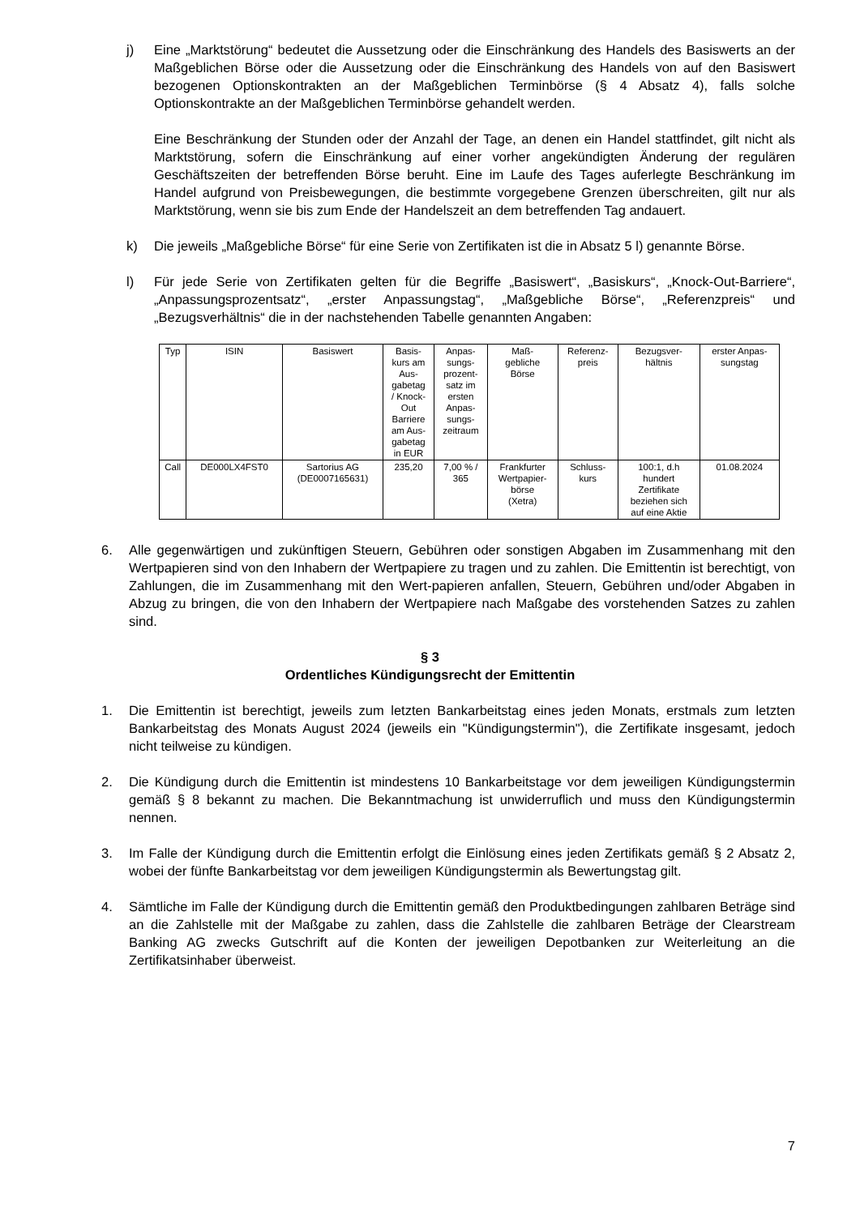j) Eine „Marktstörung“ bedeutet die Aussetzung oder die Einschränkung des Handels des Basiswerts an der Maßgeblichen Börse oder die Aussetzung oder die Einschränkung des Handels von auf den Basiswert bezogenen Optionskontrakten an der Maßgeblichen Terminbörse (§ 4 Absatz 4), falls solche Optionskontrakte an der Maßgeblichen Terminbörse gehandelt werden.
Eine Beschränkung der Stunden oder der Anzahl der Tage, an denen ein Handel stattfindet, gilt nicht als Marktstörung, sofern die Einschränkung auf einer vorher angekündigten Änderung der regulären Geschäftszeiten der betreffenden Börse beruht. Eine im Laufe des Tages auferlegte Beschränkung im Handel aufgrund von Preisbewegungen, die bestimmte vorgegebene Grenzen überschreiten, gilt nur als Marktstörung, wenn sie bis zum Ende der Handelszeit an dem betreffenden Tag andauert.
k) Die jeweils „Maßgebliche Börse“ für eine Serie von Zertifikaten ist die in Absatz 5 l) genannte Börse.
l) Für jede Serie von Zertifikaten gelten für die Begriffe „Basiswert“, „Basiskurs“, „Knock-Out-Barriere“, „Anpassungsprozentsatz“, „erster Anpassungstag“, „Maßgebliche Börse“, „Referenzpreis“ und „Bezugsverhältnis“ die in der nachstehenden Tabelle genannten Angaben:
| Typ | ISIN | Basiswert | Basis- kurs am Aus- gabetag / Knock- Out Barriere am Aus- gabetag in EUR | Anpas- sungs- prozent- satz im ersten Anpas- sungs- zeitraum | Maß- gebliche Börse | Referenz- preis | Bezugsver- hältnis | erster Anpas- sungstag |
| --- | --- | --- | --- | --- | --- | --- | --- | --- |
| Call | DE000LX4FST0 | Sartorius AG (DE0007165631) | 235,20 | 7,00 % / 365 | Frankfurter Wertpapier- börse (Xetra) | Schluss- kurs | 100:1, d.h hundert Zertifikate beziehen sich auf eine Aktie | 01.08.2024 |
6. Alle gegenwärtigen und zukünftigen Steuern, Gebühren oder sonstigen Abgaben im Zusammenhang mit den Wertpapieren sind von den Inhabern der Wertpapiere zu tragen und zu zahlen. Die Emittentin ist berechtigt, von Zahlungen, die im Zusammenhang mit den Wert-papieren anfallen, Steuern, Gebühren und/oder Abgaben in Abzug zu bringen, die von den Inhabern der Wertpapiere nach Maßgabe des vorstehenden Satzes zu zahlen sind.
§ 3
Ordentliches Kündigungsrecht der Emittentin
1. Die Emittentin ist berechtigt, jeweils zum letzten Bankarbeitstag eines jeden Monats, erstmals zum letzten Bankarbeitstag des Monats August 2024 (jeweils ein "Kündigungstermin"), die Zertifikate insgesamt, jedoch nicht teilweise zu kündigen.
2. Die Kündigung durch die Emittentin ist mindestens 10 Bankarbeitstage vor dem jeweiligen Kündigungstermin gemäß § 8 bekannt zu machen. Die Bekanntmachung ist unwiderruflich und muss den Kündigungstermin nennen.
3. Im Falle der Kündigung durch die Emittentin erfolgt die Einlösung eines jeden Zertifikats gemäß § 2 Absatz 2, wobei der fünfte Bankarbeitstag vor dem jeweiligen Kündigungstermin als Bewertungstag gilt.
4. Sämtliche im Falle der Kündigung durch die Emittentin gemäß den Produktbedingungen zahlbaren Beträge sind an die Zahlstelle mit der Maßgabe zu zahlen, dass die Zahlstelle die zahlbaren Beträge der Clearstream Banking AG zwecks Gutschrift auf die Konten der jeweiligen Depotbanken zur Weiterleitung an die Zertifikatsinhaber überweist.
7